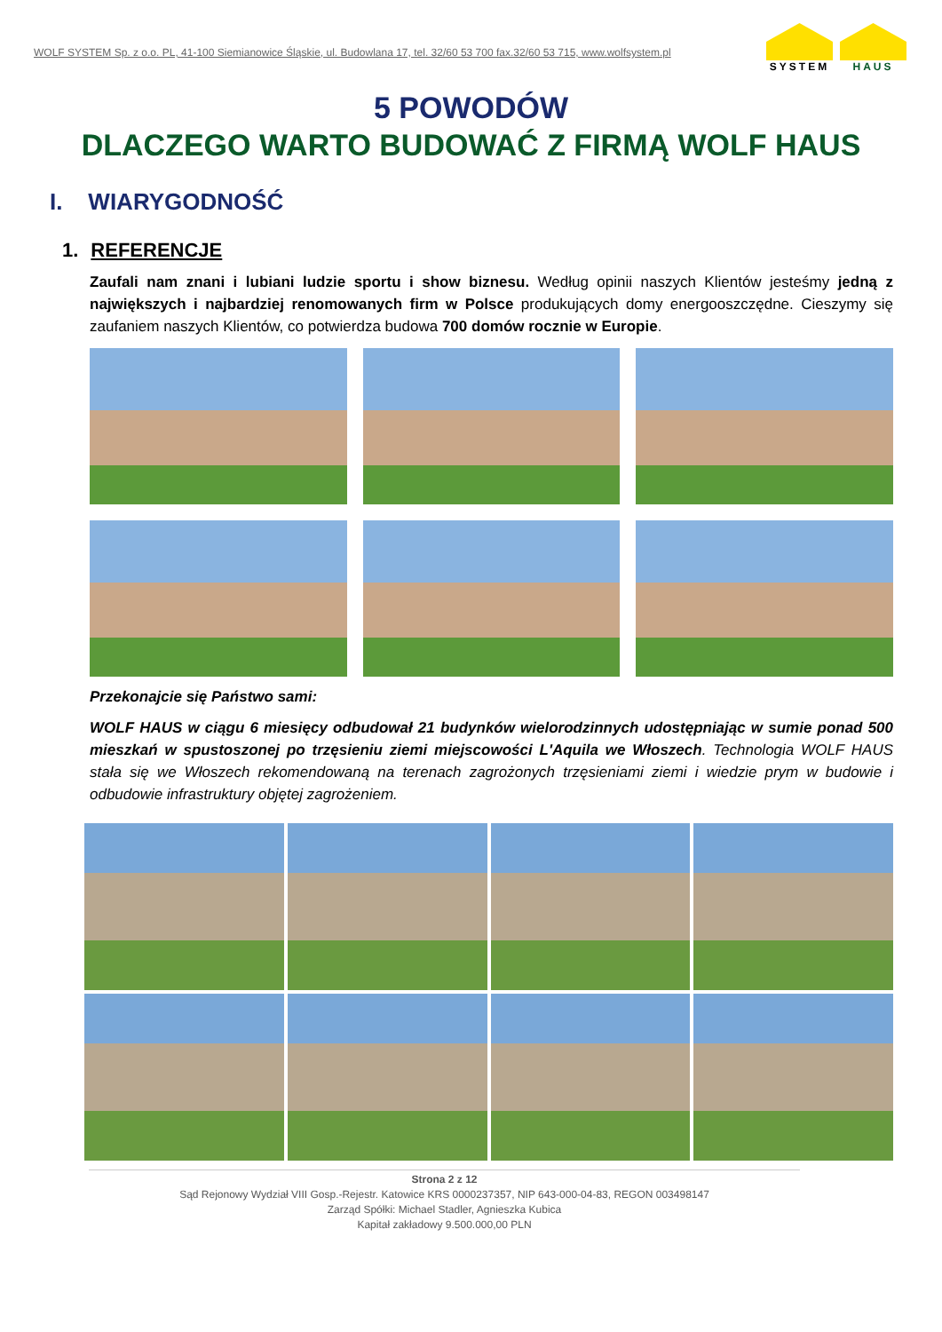WOLF SYSTEM Sp. z o.o. PL, 41-100 Siemianowice Śląskie, ul. Budowlana 17, tel. 32/60 53 700 fax.32/60 53 715, www.wolfsystem.pl
SYSTEM HAUS
5 POWODÓW
DLACZEGO WARTO BUDOWAĆ Z FIRMĄ WOLF HAUS
I. WIARYGODNOŚĆ
1. REFERENCJE
Zaufali nam znani i lubiani ludzie sportu i show biznesu. Według opinii naszych Klientów jesteśmy jedną z największych i najbardziej renomowanych firm w Polsce produkujących domy energooszczędne. Cieszymy się zaufaniem naszych Klientów, co potwierdza budowa 700 domów rocznie w Europie.
Przekonajcie się Państwo sami:
WOLF HAUS w ciągu 6 miesięcy odbudował 21 budynków wielorodzinnych udostępniając w sumie ponad 500 mieszkań w spustoszonej po trzęsieniu ziemi miejscowości L'Aquila we Włoszech. Technologia WOLF HAUS stała się we Włoszech rekomendowaną na terenach zagrożonych trzęsieniami ziemi i wiedzie prym w budowie i odbudowie infrastruktury objętej zagrożeniem.
Strona 2 z 12
Sąd Rejonowy Wydział VIII Gosp.-Rejestr. Katowice KRS 0000237357, NIP 643-000-04-83, REGON 003498147
Zarząd Spółki: Michael Stadler, Agnieszka Kubica
Kapitał zakładowy 9.500.000,00 PLN